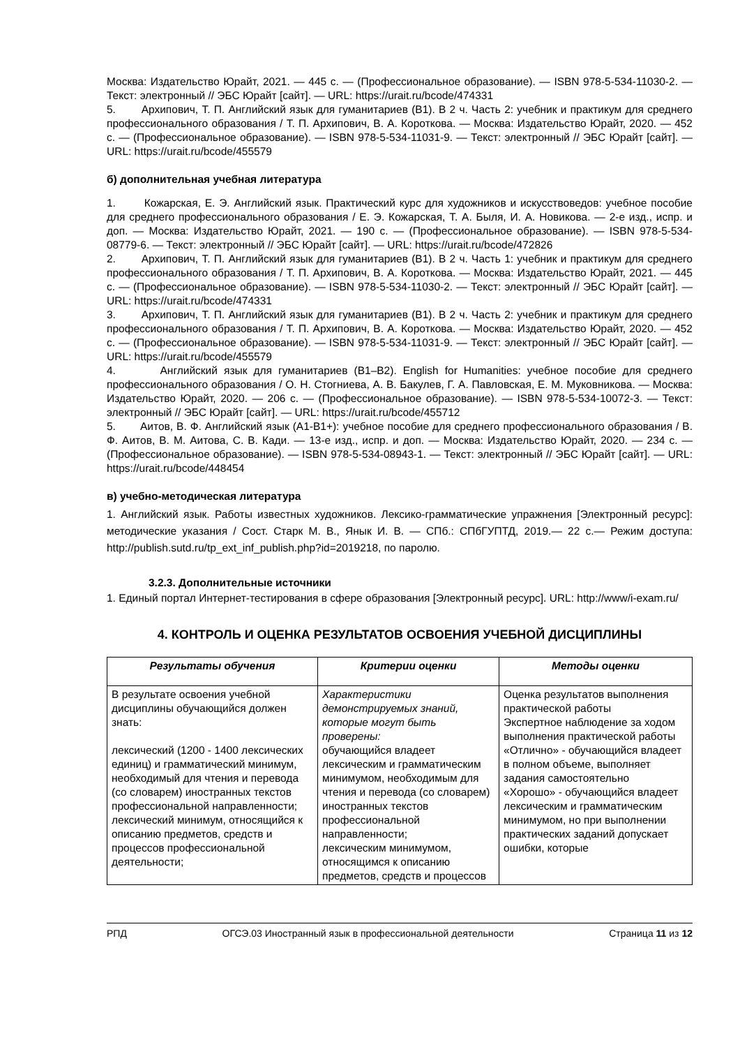Москва: Издательство Юрайт, 2021. — 445 с. — (Профессиональное образование). — ISBN 978-5-534-11030-2. — Текст: электронный // ЭБС Юрайт [сайт]. — URL: https://urait.ru/bcode/474331
5. Архипович, Т. П. Английский язык для гуманитариев (B1). В 2 ч. Часть 2: учебник и практикум для среднего профессионального образования / Т. П. Архипович, В. А. Короткова. — Москва: Издательство Юрайт, 2020. — 452 с. — (Профессиональное образование). — ISBN 978-5-534-11031-9. — Текст: электронный // ЭБС Юрайт [сайт]. — URL: https://urait.ru/bcode/455579
б) дополнительная учебная литература
1. Кожарская, Е. Э. Английский язык. Практический курс для художников и искусствоведов: учебное пособие для среднего профессионального образования / Е. Э. Кожарская, Т. А. Быля, И. А. Новикова. — 2-е изд., испр. и доп. — Москва: Издательство Юрайт, 2021. — 190 с. — (Профессиональное образование). — ISBN 978-5-534-08779-6. — Текст: электронный // ЭБС Юрайт [сайт]. — URL: https://urait.ru/bcode/472826
2. Архипович, Т. П. Английский язык для гуманитариев (B1). В 2 ч. Часть 1: учебник и практикум для среднего профессионального образования / Т. П. Архипович, В. А. Короткова. — Москва: Издательство Юрайт, 2021. — 445 с. — (Профессиональное образование). — ISBN 978-5-534-11030-2. — Текст: электронный // ЭБС Юрайт [сайт]. — URL: https://urait.ru/bcode/474331
3. Архипович, Т. П. Английский язык для гуманитариев (B1). В 2 ч. Часть 2: учебник и практикум для среднего профессионального образования / Т. П. Архипович, В. А. Короткова. — Москва: Издательство Юрайт, 2020. — 452 с. — (Профессиональное образование). — ISBN 978-5-534-11031-9. — Текст: электронный // ЭБС Юрайт [сайт]. — URL: https://urait.ru/bcode/455579
4. Английский язык для гуманитариев (B1–B2). English for Humanities: учебное пособие для среднего профессионального образования / О. Н. Стогниева, А. В. Бакулев, Г. А. Павловская, Е. М. Муковникова. — Москва: Издательство Юрайт, 2020. — 206 с. — (Профессиональное образование). — ISBN 978-5-534-10072-3. — Текст: электронный // ЭБС Юрайт [сайт]. — URL: https://urait.ru/bcode/455712
5. Аитов, В. Ф. Английский язык (А1-В1+): учебное пособие для среднего профессионального образования / В. Ф. Аитов, В. М. Аитова, С. В. Кади. — 13-е изд., испр. и доп. — Москва: Издательство Юрайт, 2020. — 234 с. — (Профессиональное образование). — ISBN 978-5-534-08943-1. — Текст: электронный // ЭБС Юрайт [сайт]. — URL: https://urait.ru/bcode/448454
в) учебно-методическая литература
1. Английский язык. Работы известных художников. Лексико-грамматические упражнения [Электронный ресурс]: методические указания / Сост. Старк М. В., Янык И. В. — СПб.: СПбГУПТД, 2019.— 22 с.— Режим доступа: http://publish.sutd.ru/tp_ext_inf_publish.php?id=2019218, по паролю.
3.2.3. Дополнительные источники
1. Единый портал Интернет-тестирования в сфере образования [Электронный ресурс]. URL: http://www/i-exam.ru/
4. КОНТРОЛЬ И ОЦЕНКА РЕЗУЛЬТАТОВ ОСВОЕНИЯ УЧЕБНОЙ ДИСЦИПЛИНЫ
| Результаты обучения | Критерии оценки | Методы оценки |
| --- | --- | --- |
| В результате освоения учебной дисциплины обучающийся должен знать: лексический (1200 - 1400 лексических единиц) и грамматический минимум, необходимый для чтения и перевода (со словарем) иностранных текстов профессиональной направленности; лексический минимум, относящийся к описанию предметов, средств и процессов профессиональной деятельности; | Характеристики демонстрируемых знаний, которые могут быть проверены: обучающийся владеет лексическим и грамматическим минимумом, необходимым для чтения и перевода (со словарем) иностранных текстов профессиональной направленности; лексическим минимумом, относящимся к описанию предметов, средств и процессов | Оценка результатов выполнения практической работы Экспертное наблюдение за ходом выполнения практической работы «Отлично» - обучающийся владеет в полном объеме, выполняет задания самостоятельно «Хорошо» - обучающийся владеет лексическим и грамматическим минимумом, но при выполнении практических заданий допускает ошибки, которые |
РПД ОГСЭ.03 Иностранный язык в профессиональной деятельности Страница 11 из 12